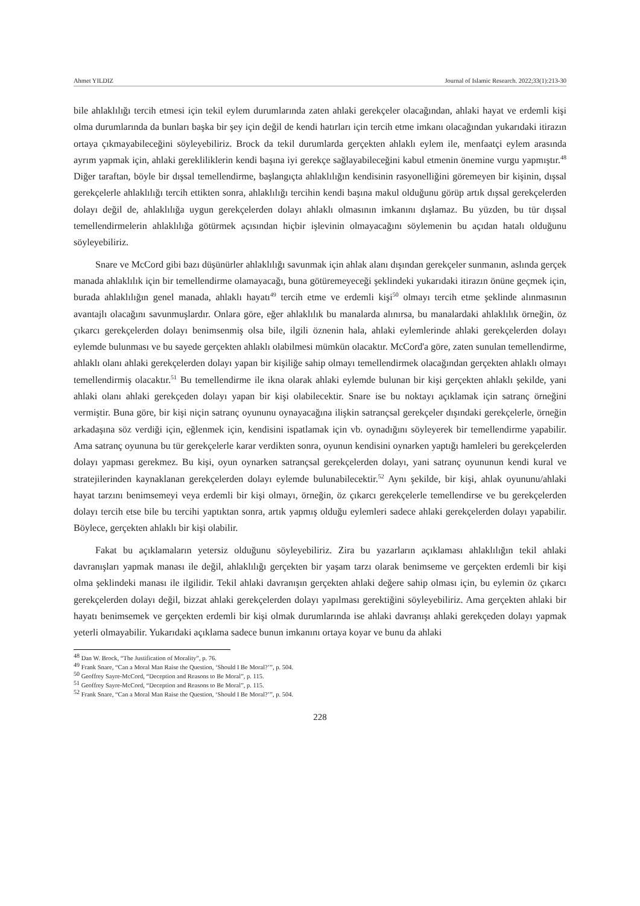Ahmet YILDIZ Journal of Islamic Research. 2022;33(1):213-30
bile ahlaklılığı tercih etmesi için tekil eylem durumlarında zaten ahlaki gerekçeler olacağından, ahlaki hayat ve erdemli kişi olma durumlarında da bunları başka bir şey için değil de kendi hatırları için tercih etme imkanı olacağından yukarıdaki itirazın ortaya çıkmayabileceğini söyleyebiliriz. Brock da tekil durumlarda gerçekten ahlaklı eylem ile, menfaatçi eylem arasında ayrım yapmak için, ahlaki gerekliliklerin kendi başına iyi gerekçe sağlayabileceğini kabul etmenin önemine vurgu yapmıştır.<sup>48</sup> Diğer taraftan, böyle bir dışsal temellendirme, başlangıçta ahlaklılığın kendisinin rasyonelliğini göremeyen bir kişinin, dışsal gerekçelerle ahlaklılığı tercih ettikten sonra, ahlaklılığı tercihin kendi başına makul olduğunu görüp artık dışsal gerekçelerden dolayı değil de, ahlaklılığa uygun gerekçelerden dolayı ahlaklı olmasının imkanını dışlamaz. Bu yüzden, bu tür dışsal temellendirmelerin ahlaklılığa götürmek açısından hiçbir işlevinin olmayacağını söylemenin bu açıdan hatalı olduğunu söyleyebiliriz.
Snare ve McCord gibi bazı düşünürler ahlaklılığı savunmak için ahlak alanı dışından gerekçeler sunmanın, aslında gerçek manada ahlaklılık için bir temellendirme olamayacağı, buna götüremeyeceği şeklindeki yukarıdaki itirazın önüne geçmek için, burada ahlaklılığın genel manada, ahlaklı hayatı<sup>49</sup> tercih etme ve erdemli kişi<sup>50</sup> olmayı tercih etme şeklinde alınmasının avantajlı olacağını savunmuşlardır. Onlara göre, eğer ahlaklılık bu manalarda alınırsa, bu manalardaki ahlaklılık örneğin, öz çıkarcı gerekçelerden dolayı benimsenmiş olsa bile, ilgili öznenin hala, ahlaki eylemlerinde ahlaki gerekçelerden dolayı eylemde bulunması ve bu sayede gerçekten ahlaklı olabilmesi mümkün olacaktır. McCord'a göre, zaten sunulan temellendirme, ahlaklı olanı ahlaki gerekçelerden dolayı yapan bir kişiliğe sahip olmayı temellendirmek olacağından gerçekten ahlaklı olmayı temellendirmiş olacaktır.<sup>51</sup> Bu temellendirme ile ikna olarak ahlaki eylemde bulunan bir kişi gerçekten ahlaklı şekilde, yani ahlaki olanı ahlaki gerekçeden dolayı yapan bir kişi olabilecektir. Snare ise bu noktayı açıklamak için satranç örneğini vermiştir. Buna göre, bir kişi niçin satranç oyununu oynayacağına ilişkin satrançsal gerekçeler dışındaki gerekçelerle, örneğin arkadaşına söz verdiği için, eğlenmek için, kendisini ispatlamak için vb. oynadığını söyleyerek bir temellendirme yapabilir. Ama satranç oyununa bu tür gerekçelerle karar verdikten sonra, oyunun kendisini oynarken yaptığı hamleleri bu gerekçelerden dolayı yapması gerekmez. Bu kişi, oyun oynarken satrançsal gerekçelerden dolayı, yani satranç oyununun kendi kural ve stratejilerinden kaynaklanan gerekçelerden dolayı eylemde bulunabilecektir.<sup>52</sup> Aynı şekilde, bir kişi, ahlak oyununu/ahlaki hayat tarzını benimsemeyi veya erdemli bir kişi olmayı, örneğin, öz çıkarcı gerekçelerle temellendirse ve bu gerekçelerden dolayı tercih etse bile bu tercihi yaptıktan sonra, artık yapmış olduğu eylemleri sadece ahlaki gerekçelerden dolayı yapabilir. Böylece, gerçekten ahlaklı bir kişi olabilir.
Fakat bu açıklamaların yetersiz olduğunu söyleyebiliriz. Zira bu yazarların açıklaması ahlaklılığın tekil ahlaki davranışları yapmak manası ile değil, ahlaklılığı gerçekten bir yaşam tarzı olarak benimseme ve gerçekten erdemli bir kişi olma şeklindeki manası ile ilgilidir. Tekil ahlaki davranışın gerçekten ahlaki değere sahip olması için, bu eylemin öz çıkarcı gerekçelerden dolayı değil, bizzat ahlaki gerekçelerden dolayı yapılması gerektiğini söyleyebiliriz. Ama gerçekten ahlaki bir hayatı benimsemek ve gerçekten erdemli bir kişi olmak durumlarında ise ahlaki davranışı ahlaki gerekçeden dolayı yapmak yeterli olmayabilir. Yukarıdaki açıklama sadece bunun imkanını ortaya koyar ve bunu da ahlaki
<sup>48</sup> Dan W. Brock, “The Justification of Morality”, p. 76.
<sup>49</sup> Frank Snare, “Can a Moral Man Raise the Question, ‘Should I Be Moral?’”, p. 504.
<sup>50</sup> Geoffrey Sayre-McCord, “Deception and Reasons to Be Moral”, p. 115.
<sup>51</sup> Geoffrey Sayre-McCord, “Deception and Reasons to Be Moral”, p. 115.
<sup>52</sup> Frank Snare, “Can a Moral Man Raise the Question, ‘Should I Be Moral?’”, p. 504.
228